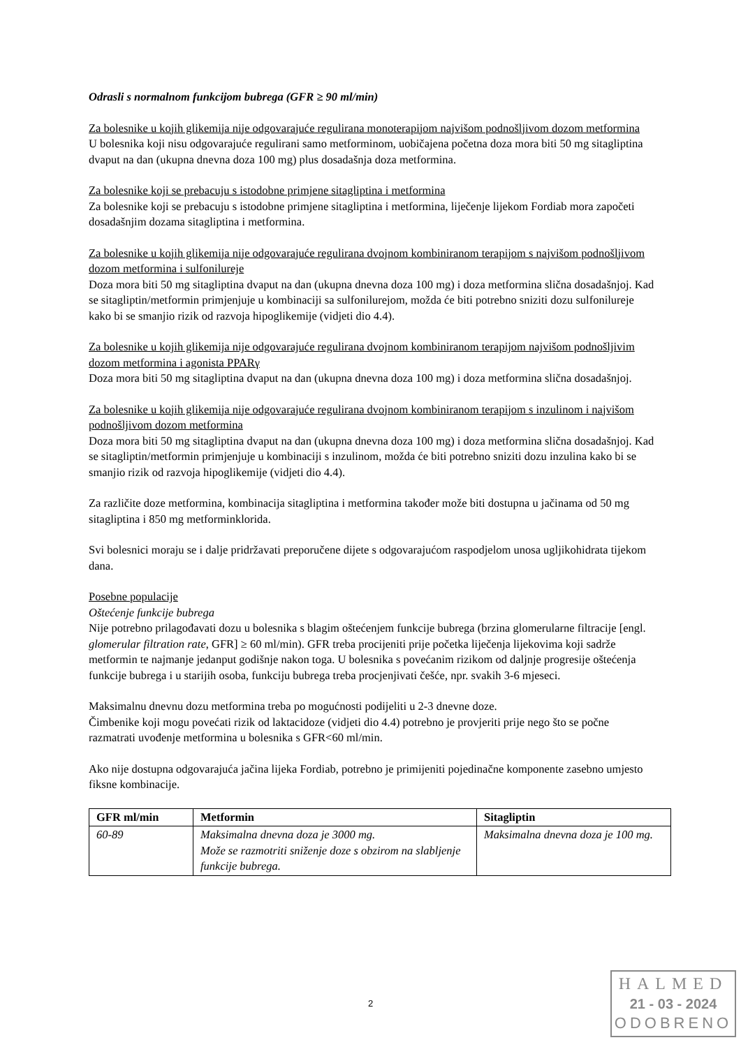Odrasli s normalnom funkcijom bubrega (GFR ≥ 90 ml/min)
Za bolesnike u kojih glikemija nije odgovarajuće regulirana monoterapijom najvišom podnošljivom dozom metformina
U bolesnika koji nisu odgovarajuće regulirani samo metforminom, uobičajena početna doza mora biti 50 mg sitagliptina dvaput na dan (ukupna dnevna doza 100 mg) plus dosadašnja doza metformina.
Za bolesnike koji se prebacuju s istodobne primjene sitagliptina i metformina
Za bolesnike koji se prebacuju s istodobne primjene sitagliptina i metformina, liječenje lijekom Fordiab mora započeti dosadašnjim dozama sitagliptina i metformina.
Za bolesnike u kojih glikemija nije odgovarajuće regulirana dvojnom kombiniranom terapijom s najvišom podnošljivom dozom metformina i sulfonilureje
Doza mora biti 50 mg sitagliptina dvaput na dan (ukupna dnevna doza 100 mg) i doza metformina slična dosadašnjoj. Kad se sitagliptin/metformin primjenjuje u kombinaciji sa sulfonilurejom, možda će biti potrebno sniziti dozu sulfonilureje kako bi se smanjio rizik od razvoja hipoglikemije (vidjeti dio 4.4).
Za bolesnike u kojih glikemija nije odgovarajuće regulirana dvojnom kombiniranom terapijom najvišom podnošljivim dozom metformina i agonista PPARγ
Doza mora biti 50 mg sitagliptina dvaput na dan (ukupna dnevna doza 100 mg) i doza metformina slična dosadašnjoj.
Za bolesnike u kojih glikemija nije odgovarajuće regulirana dvojnom kombiniranom terapijom s inzulinom i najvišom podnošljivom dozom metformina
Doza mora biti 50 mg sitagliptina dvaput na dan (ukupna dnevna doza 100 mg) i doza metformina slična dosadašnjoj. Kad se sitagliptin/metformin primjenjuje u kombinaciji s inzulinom, možda će biti potrebno sniziti dozu inzulina kako bi se smanjio rizik od razvoja hipoglikemije (vidjeti dio 4.4).
Za različite doze metformina, kombinacija sitagliptina i metformina također može biti dostupna u jačinama od 50 mg sitagliptina i 850 mg metforminklorida.
Svi bolesnici moraju se i dalje pridržavati preporučene dijete s odgovarajućom raspodjelom unosa ugljikohidrata tijekom dana.
Posebne populacije
Oštećenje funkcije bubrega
Nije potrebno prilagođavati dozu u bolesnika s blagim oštećenjem funkcije bubrega (brzina glomerularne filtracije [engl. glomerular filtration rate, GFR] ≥ 60 ml/min). GFR treba procijeniti prije početka liječenja lijekovima koji sadrže metformin te najmanje jedanput godišnje nakon toga. U bolesnika s povećanim rizikom od daljnje progresije oštećenja funkcije bubrega i u starijih osoba, funkciju bubrega treba procjenjivati češće, npr. svakih 3-6 mjeseci.
Maksimalnu dnevnu dozu metformina treba po mogućnosti podijeliti u 2-3 dnevne doze.
Čimbenike koji mogu povećati rizik od laktacidoze (vidjeti dio 4.4) potrebno je provjeriti prije nego što se počne razmatrati uvođenje metformina u bolesnika s GFR<60 ml/min.
Ako nije dostupna odgovarajuća jačina lijeka Fordiab, potrebno je primijeniti pojedinačne komponente zasebno umjesto fiksne kombinacije.
| GFR ml/min | Metformin | Sitagliptin |
| --- | --- | --- |
| 60-89 | Maksimalna dnevna doza je 3000 mg. Može se razmotriti sniženje doze s obzirom na slabljenje funkcije bubrega. | Maksimalna dnevna doza je 100 mg. |
2
HALMED
21 - 03 - 2024
ODOBRENO